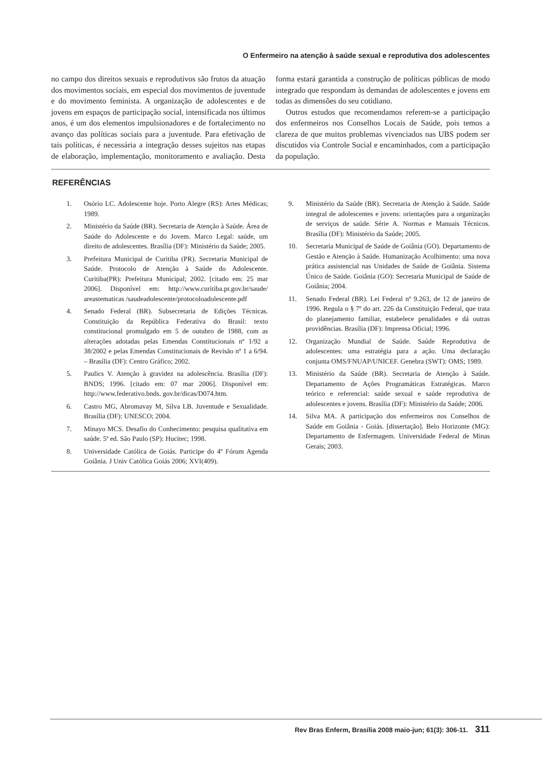O Enfermeiro na atenção à saúde sexual e reprodutiva dos adolescentes
no campo dos direitos sexuais e reprodutivos são frutos da atuação dos movimentos sociais, em especial dos movimentos de juventude e do movimento feminista. A organização de adolescentes e de jovens em espaços de participação social, intensificada nos últimos anos, é um dos elementos impulsionadores e de fortalecimento no avanço das políticas sociais para a juventude. Para efetivação de tais políticas, é necessária a integração desses sujeitos nas etapas de elaboração, implementação, monitoramento e avaliação. Desta forma estará garantida a construção de políticas públicas de modo integrado que respondam às demandas de adolescentes e jovens em todas as dimensões do seu cotidiano.
Outros estudos que recomendamos referem-se a participação dos enfermeiros nos Conselhos Locais de Saúde, pois temos a clareza de que muitos problemas vivenciados nas UBS podem ser discutidos via Controle Social e encaminhados, com a participação da população.
REFERÊNCIAS
1. Osório LC. Adolescente hoje. Porto Alegre (RS): Artes Médicas; 1989.
2. Ministério da Saúde (BR). Secretaria de Atenção à Saúde. Área de Saúde do Adolescente e do Jovem. Marco Legal: saúde, um direito de adolescentes. Brasília (DF): Ministério da Saúde; 2005.
3. Prefeitura Municipal de Curitiba (PR). Secretaria Municipal de Saúde. Protocolo de Atenção à Saúde do Adolescente. Curitiba(PR): Prefeitura Municipal; 2002. [citado em: 25 mar 2006]. Disponível em: http://www.curitiba.pr.gov.br/saude/ areastematicas /saudeadolescente/protocoloadolescente.pdf
4. Senado Federal (BR). Subsecretaria de Edições Técnicas. Constituição da República Federativa do Brasil: texto constitucional promulgado em 5 de outubro de 1988, com as alterações adotadas pelas Emendas Constitucionais nº 1/92 a 38/2002 e pelas Emendas Constitucionais de Revisão nº 1 a 6/94. – Brasília (DF): Centro Gráfico; 2002.
5. Paulics V. Atenção à gravidez na adolescência. Brasília (DF): BNDS; 1996. [citado em: 07 mar 2006]. Disponível em: http://www.federativo.bnds. gov.br/dicas/D074.htm.
6. Castro MG, Abromavay M, Silva LB. Juventude e Sexualidade. Brasília (DF): UNESCO; 2004.
7. Minayo MCS. Desafio do Conhecimento: pesquisa qualitativa em saúde. 5ª ed. São Paulo (SP): Hucitec; 1998.
8. Universidade Católica de Goiás. Participe do 4º Fórum Agenda Goiânia. J Univ Católica Goiás 2006; XVI(409).
9. Ministério da Saúde (BR). Secretaria de Atenção à Saúde. Saúde integral de adolescentes e jovens: orientações para a organização de serviços de saúde. Série A. Normas e Manuais Técnicos. Brasília (DF): Ministério da Saúde; 2005.
10. Secretaria Municipal de Saúde de Goiânia (GO). Departamento de Gestão e Atenção à Saúde. Humanização Acolhimento: uma nova prática assistencial nas Unidades de Saúde de Goiânia. Sistema Único de Saúde. Goiânia (GO): Secretaria Municipal de Saúde de Goiânia; 2004.
11. Senado Federal (BR). Lei Federal nº 9.263, de 12 de janeiro de 1996. Regula o § 7º do art. 226 da Constituição Federal, que trata do planejamento familiar, estabelece penalidades e dá outras providências. Brasília (DF): Imprensa Oficial; 1996.
12. Organização Mundial de Saúde. Saúde Reprodutiva de adolescentes: uma estratégia para a ação. Uma declaração conjunta OMS/FNUAP/UNICEF. Genebra (SWT): OMS; 1989.
13. Ministério da Saúde (BR). Secretaria de Atenção à Saúde. Departamento de Ações Programáticas Estratégicas. Marco teórico e referencial: saúde sexual e saúde reprodutiva de adolescentes e jovens. Brasília (DF): Ministério da Saúde; 2006.
14. Silva MA. A participação dos enfermeiros nos Conselhos de Saúde em Goiânia - Goiás. [dissertação]. Belo Horizonte (MG): Departamento de Enfermagem. Universidade Federal de Minas Gerais; 2003.
Rev Bras Enferm, Brasília 2008 maio-jun; 61(3): 306-11. 311